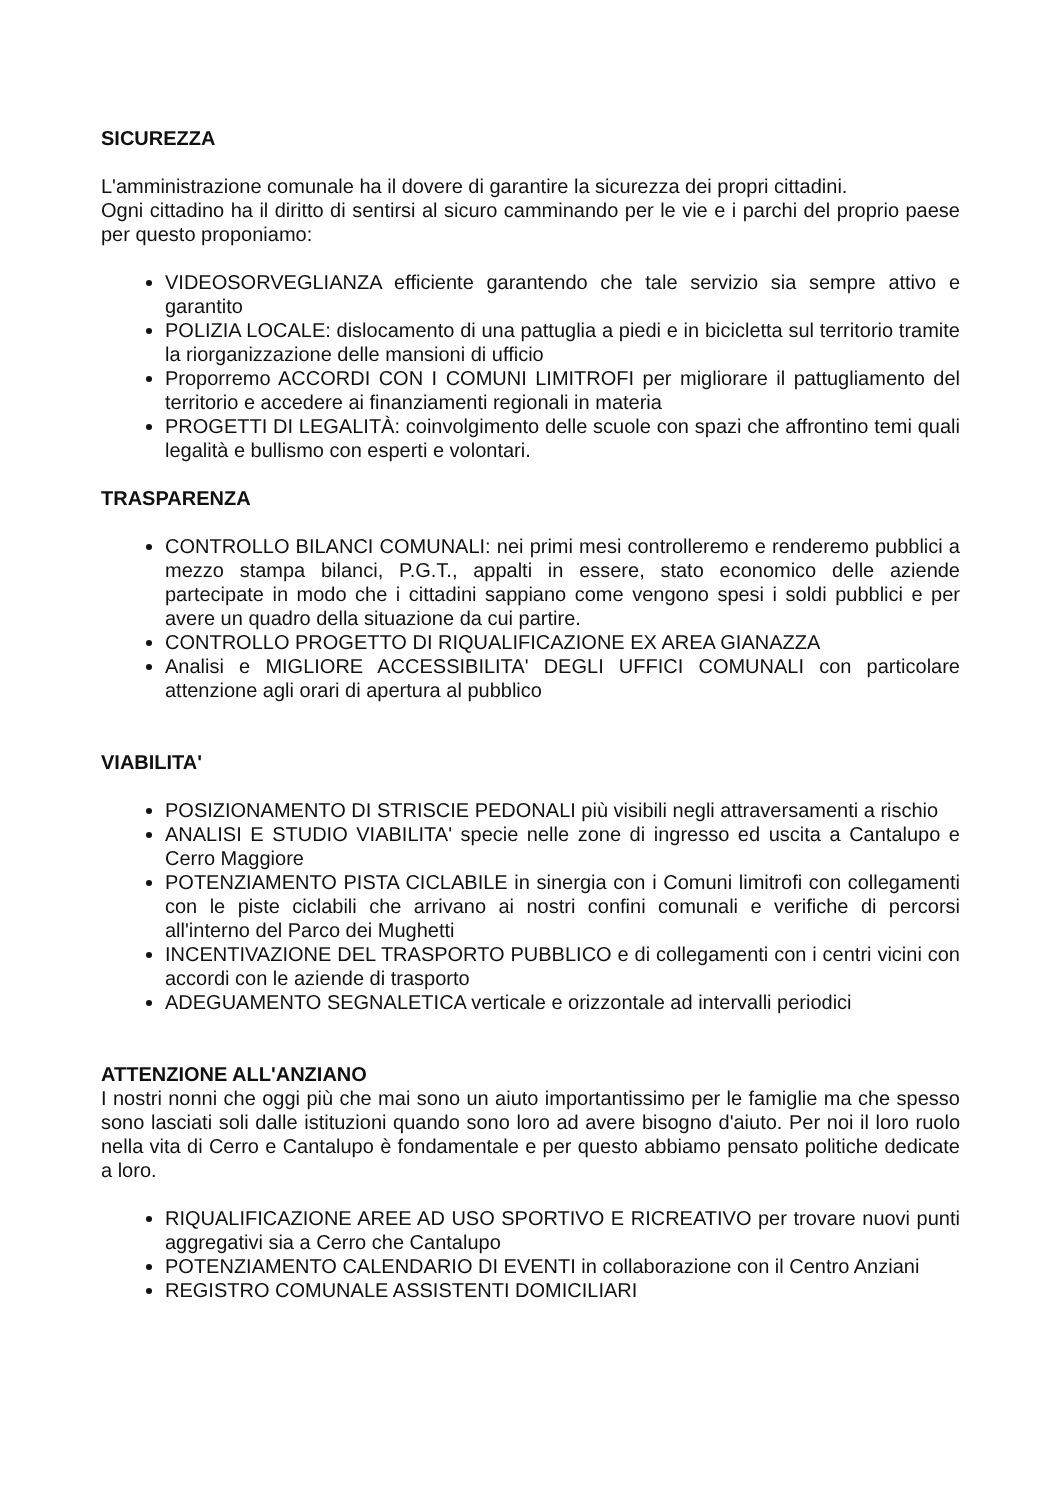SICUREZZA
L'amministrazione comunale ha il dovere di garantire la sicurezza dei propri cittadini.
Ogni cittadino ha il diritto di sentirsi al sicuro camminando per le vie e i parchi del proprio paese per questo proponiamo:
VIDEOSORVEGLIANZA efficiente garantendo che tale servizio sia sempre attivo e garantito
POLIZIA LOCALE: dislocamento di una pattuglia a piedi e in bicicletta sul territorio tramite la riorganizzazione delle mansioni di ufficio
Proporremo ACCORDI CON I COMUNI LIMITROFI per migliorare il pattugliamento del territorio e accedere ai finanziamenti regionali in materia
PROGETTI DI LEGALITÀ: coinvolgimento delle scuole con spazi che affrontino temi quali legalità e bullismo con esperti e volontari.
TRASPARENZA
CONTROLLO BILANCI COMUNALI: nei primi mesi controlleremo e renderemo pubblici a mezzo stampa bilanci, P.G.T., appalti in essere, stato economico delle aziende partecipate in modo che i cittadini sappiano come vengono spesi i soldi pubblici e per avere un quadro della situazione da cui partire.
CONTROLLO PROGETTO DI RIQUALIFICAZIONE EX AREA GIANAZZA
Analisi e MIGLIORE ACCESSIBILITA' DEGLI UFFICI COMUNALI con particolare attenzione agli orari di apertura al pubblico
VIABILITA'
POSIZIONAMENTO DI STRISCIE PEDONALI più visibili negli attraversamenti a rischio
ANALISI E STUDIO VIABILITA' specie nelle zone di ingresso ed uscita a Cantalupo e Cerro Maggiore
POTENZIAMENTO PISTA CICLABILE in sinergia con i Comuni limitrofi con collegamenti con le piste ciclabili che arrivano ai nostri confini comunali e verifiche di percorsi all'interno del Parco dei Mughetti
INCENTIVAZIONE DEL TRASPORTO PUBBLICO e di collegamenti con i centri vicini con accordi con le aziende di trasporto
ADEGUAMENTO SEGNALETICA verticale e orizzontale ad intervalli periodici
ATTENZIONE ALL'ANZIANO
I nostri nonni che oggi più che mai sono un aiuto importantissimo per le famiglie ma che spesso sono lasciati soli dalle istituzioni quando sono loro ad avere bisogno d'aiuto. Per noi il loro ruolo nella vita di Cerro e Cantalupo è fondamentale e per questo abbiamo pensato politiche dedicate a loro.
RIQUALIFICAZIONE AREE AD USO SPORTIVO E RICREATIVO per trovare nuovi punti aggregativi sia a Cerro che Cantalupo
POTENZIAMENTO CALENDARIO DI EVENTI in collaborazione con il Centro Anziani
REGISTRO COMUNALE ASSISTENTI DOMICILIARI